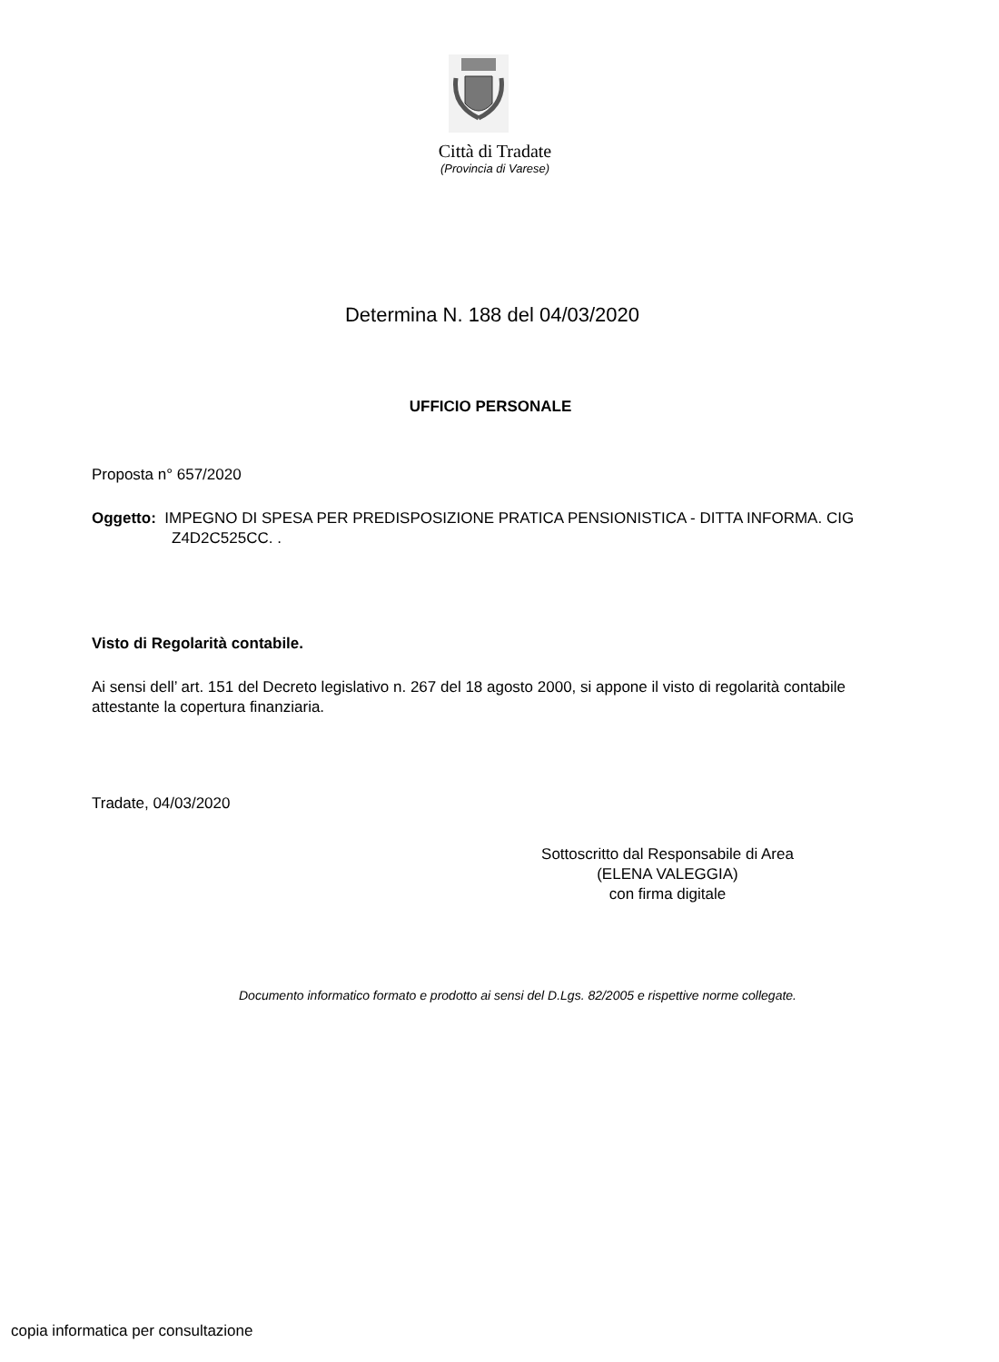Città di Tradate
(Provincia di Varese)
Determina N. 188 del 04/03/2020
UFFICIO PERSONALE
Proposta n° 657/2020
Oggetto: IMPEGNO DI SPESA PER PREDISPOSIZIONE PRATICA PENSIONISTICA - DITTA INFORMA. CIG Z4D2C525CC. .
Visto di Regolarità contabile.
Ai sensi dell’ art. 151 del Decreto legislativo n. 267 del 18 agosto 2000, si appone il visto di regolarità contabile attestante la copertura finanziaria.
Tradate, 04/03/2020
Sottoscritto dal Responsabile di Area
(ELENA VALEGGIA)
con firma digitale
Documento informatico formato e prodotto ai sensi del D.Lgs. 82/2005 e rispettive norme collegate.
copia informatica per consultazione